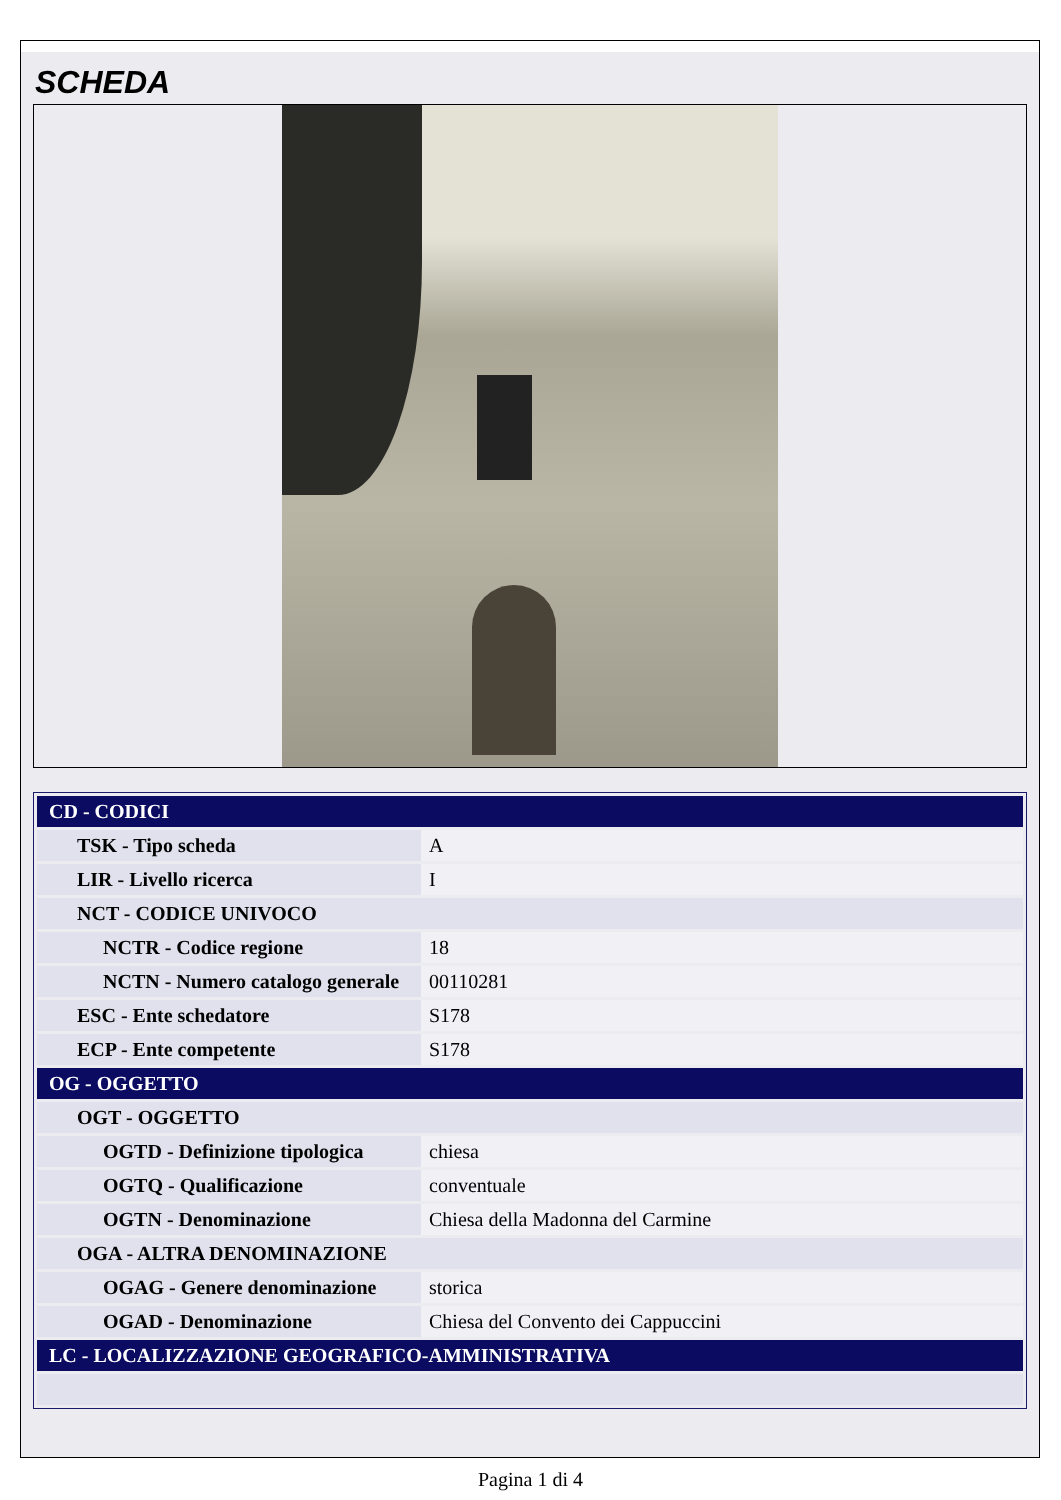SCHEDA
| CD - CODICI | |
| TSK - Tipo scheda | A |
| LIR - Livello ricerca | I |
| NCT - CODICE UNIVOCO | |
| NCTR - Codice regione | 18 |
| NCTN - Numero catalogo generale | 00110281 |
| ESC - Ente schedatore | S178 |
| ECP - Ente competente | S178 |
| OG - OGGETTO | |
| OGT - OGGETTO | |
| OGTD - Definizione tipologica | chiesa |
| OGTQ - Qualificazione | conventuale |
| OGTN - Denominazione | Chiesa della Madonna del Carmine |
| OGA - ALTRA DENOMINAZIONE | |
| OGAG - Genere denominazione | storica |
| OGAD - Denominazione | Chiesa del Convento dei Cappuccini |
| LC - LOCALIZZAZIONE GEOGRAFICO-AMMINISTRATIVA | |
Pagina 1 di 4